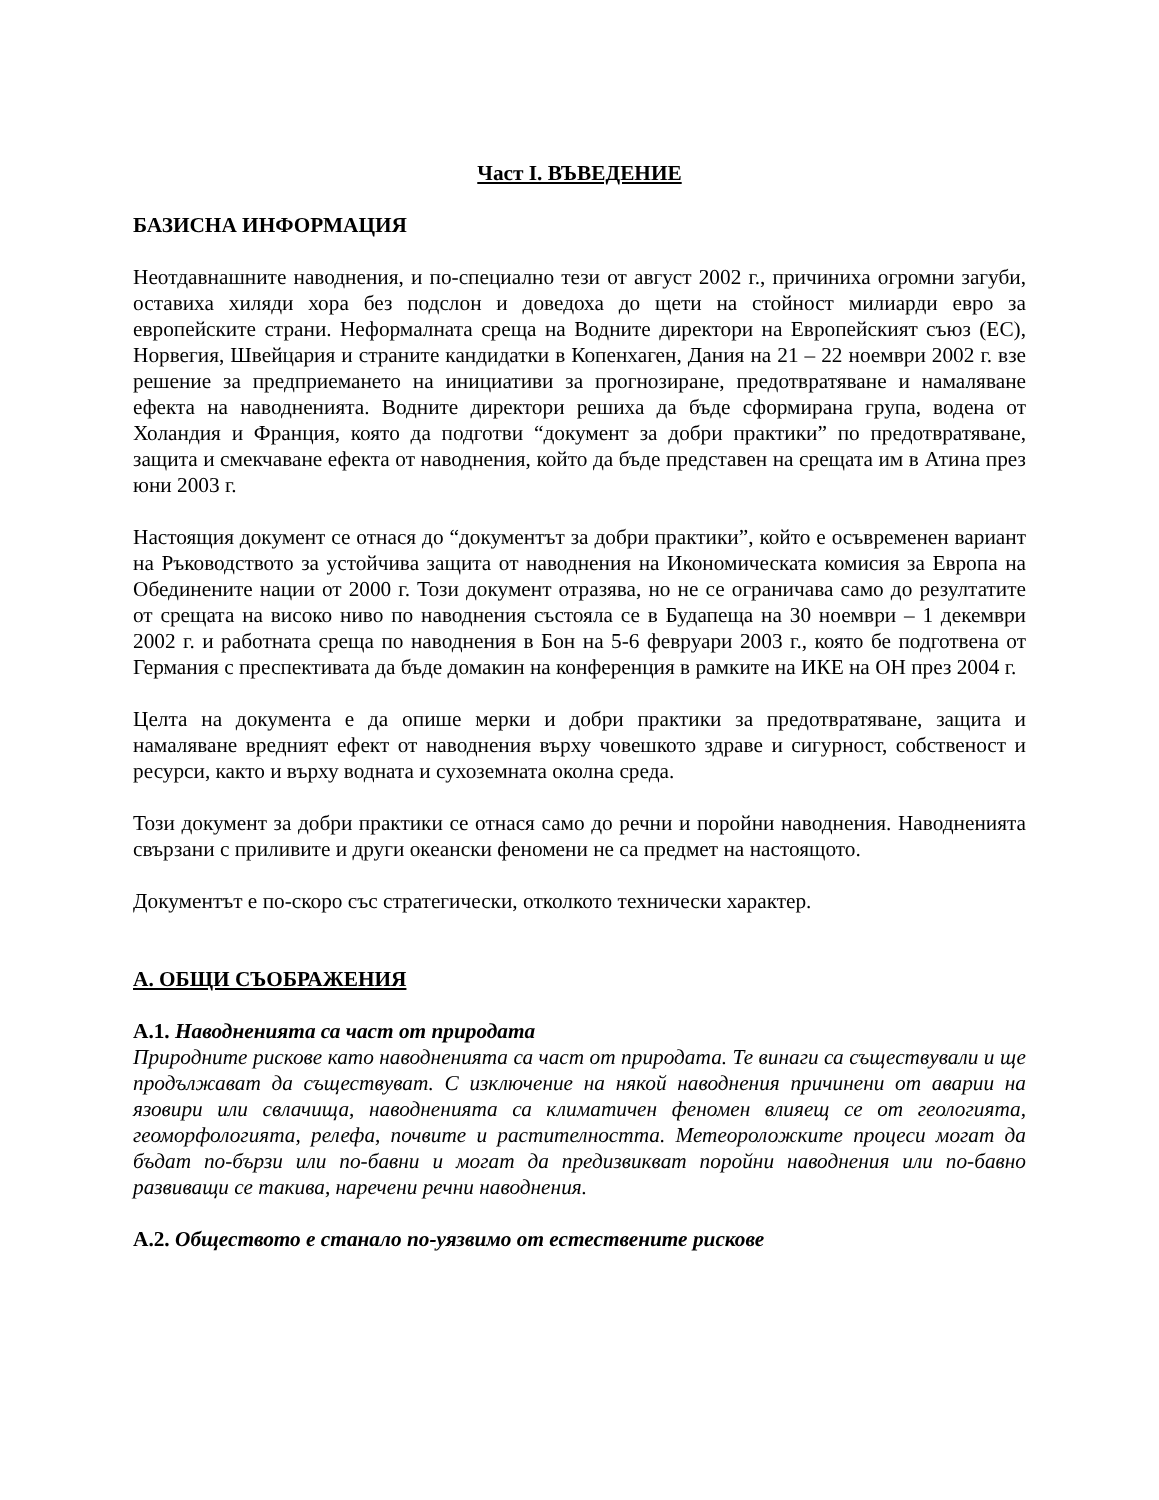Част I. ВЪВЕДЕНИЕ
БАЗИСНА ИНФОРМАЦИЯ
Неотдавнашните наводнения, и по-специално тези от август 2002 г., причиниха огромни загуби, оставиха хиляди хора без подслон и доведоха до щети на стойност милиарди евро за европейските страни. Неформалната среща на Водните директори на Европейският съюз (ЕС), Норвегия, Швейцария и страните кандидатки в Копенхаген, Дания на 21 – 22 ноември 2002 г. взе решение за предприемането на инициативи за прогнозиране, предотвратяване и намаляване ефекта на наводненията. Водните директори решиха да бъде сформирана група, водена от Холандия и Франция, която да подготви “документ за добри практики” по предотвратяване, защита и смекчаване ефекта от наводнения, който да бъде представен на срещата им в Атина през юни 2003 г.
Настоящия документ се отнася до “документът за добри практики”, който е осъвременен вариант на Ръководството за устойчива защита от наводнения на Икономическата комисия за Европа на Обединените нации от 2000 г. Този документ отразява, но не се ограничава само до резултатите от срещата на високо ниво по наводнения състояла се в Будапеща на 30 ноември – 1 декември 2002 г. и работната среща по наводнения в Бон на 5-6 февруари 2003 г., която бе подготвена от Германия с преспективата да бъде домакин на конференция в рамките на ИКЕ на ОН през 2004 г.
Целта на документа е да опише мерки и добри практики за предотвратяване, защита и намаляване вредният ефект от наводнения върху човешкото здраве и сигурност, собственост и ресурси, както и върху водната и сухоземната околна среда.
Този документ за добри практики се отнася само до речни и поройни наводнения. Наводненията свързани с приливите и други океански феномени не са предмет на настоящото.
Документът е по-скоро със стратегически, отколкото технически характер.
А. ОБЩИ СЪОБРАЖЕНИЯ
А.1. Наводненията са част от природата
Природните рискове като наводненията са част от природата. Те винаги са съществували и ще продължават да съществуват. С изключение на някой наводнения причинени от аварии на язовири или свлачища, наводненията са климатичен феномен влияещ се от геологията, геоморфологията, релефа, почвите и растителността. Метеороложките процеси могат да бъдат по-бързи или по-бавни и могат да предизвикват поройни наводнения или по-бавно развиващи се такива, наречени речни наводнения.
А.2. Обществото е станало по-уязвимо от естествените рискове